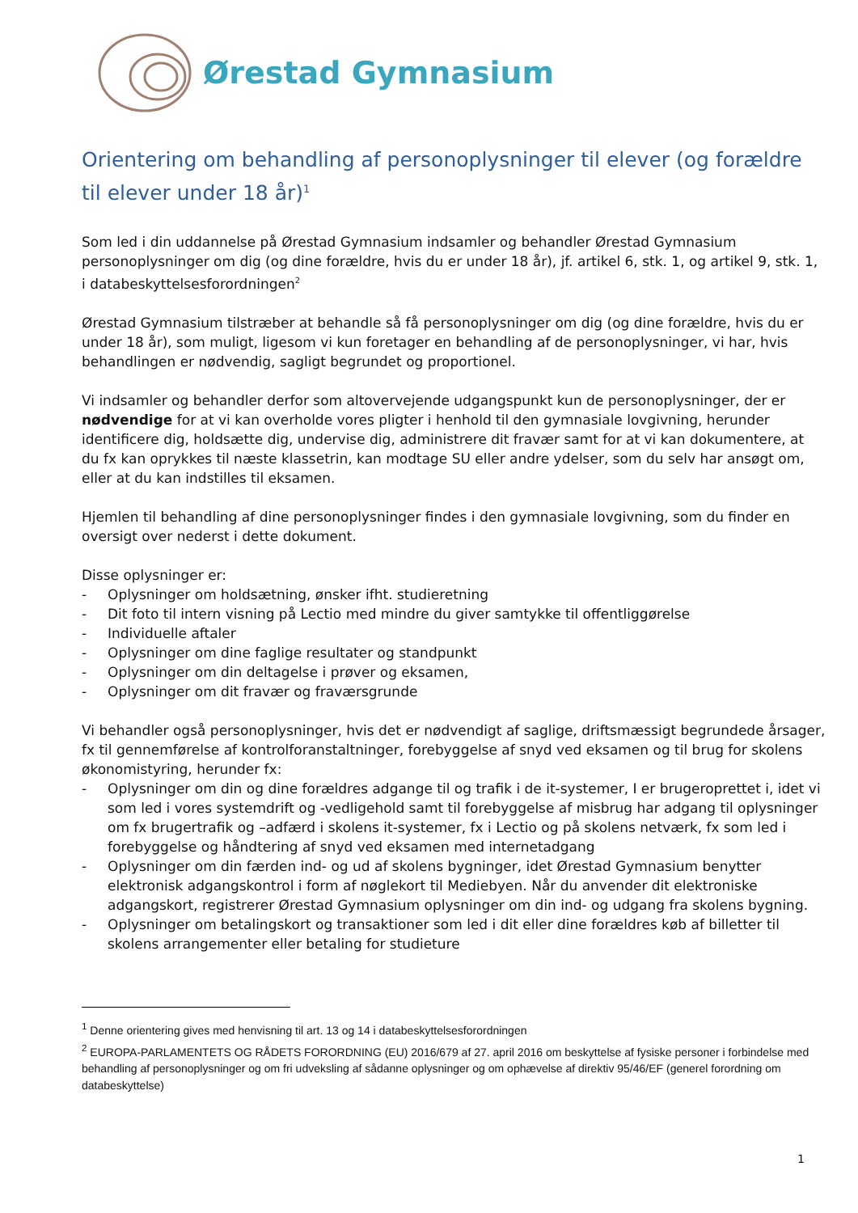Ørestad Gymnasium
Orientering om behandling af personoplysninger til elever (og forældre til elever under 18 år)<sup>1</sup>
Som led i din uddannelse på Ørestad Gymnasium indsamler og behandler Ørestad Gymnasium personoplysninger om dig (og dine forældre, hvis du er under 18 år), jf. artikel 6, stk. 1, og artikel 9, stk. 1, i databeskyttelsesforordningen<sup>2</sup>
Ørestad Gymnasium tilstræber at behandle så få personoplysninger om dig (og dine forældre, hvis du er under 18 år), som muligt, ligesom vi kun foretager en behandling af de personoplysninger, vi har, hvis behandlingen er nødvendig, sagligt begrundet og proportionel.
Vi indsamler og behandler derfor som altovervejende udgangspunkt kun de personoplysninger, der er nødvendige for at vi kan overholde vores pligter i henhold til den gymnasiale lovgivning, herunder identificere dig, holdsætte dig, undervise dig, administrere dit fravær samt for at vi kan dokumentere, at du fx kan oprykkes til næste klassetrin, kan modtage SU eller andre ydelser, som du selv har ansøgt om, eller at du kan indstilles til eksamen.
Hjemlen til behandling af dine personoplysninger findes i den gymnasiale lovgivning, som du finder en oversigt over nederst i dette dokument.
Disse oplysninger er:
- Oplysninger om holdsætning, ønsker ifht. studieretning
- Dit foto til intern visning på Lectio med mindre du giver samtykke til offentliggørelse
- Individuelle aftaler
- Oplysninger om dine faglige resultater og standpunkt
- Oplysninger om din deltagelse i prøver og eksamen,
- Oplysninger om dit fravær og fraværsgrunde
Vi behandler også personoplysninger, hvis det er nødvendigt af saglige, driftsmæssigt begrundede årsager, fx til gennemførelse af kontrolforanstaltninger, forebyggelse af snyd ved eksamen og til brug for skolens økonomistyring, herunder fx:
- Oplysninger om din og dine forældres adgange til og trafik i de it-systemer, I er brugeroprettet i, idet vi som led i vores systemdrift og -vedligehold samt til forebyggelse af misbrug har adgang til oplysninger om fx brugertrafik og –adfærd i skolens it-systemer, fx i Lectio og på skolens netværk, fx som led i forebyggelse og håndtering af snyd ved eksamen med internetadgang
- Oplysninger om din færden ind- og ud af skolens bygninger, idet Ørestad Gymnasium benytter elektronisk adgangskontrol i form af nøglekort til Mediebyen. Når du anvender dit elektroniske adgangskort, registrerer Ørestad Gymnasium oplysninger om din ind- og udgang fra skolens bygning.
- Oplysninger om betalingskort og transaktioner som led i dit eller dine forældres køb af billetter til skolens arrangementer eller betaling for studieture
<sup>1</sup> Denne orientering gives med henvisning til art. 13 og 14 i databeskyttelsesforordningen
<sup>2</sup> EUROPA-PARLAMENTETS OG RÅDETS FORORDNING (EU) 2016/679 af 27. april 2016 om beskyttelse af fysiske personer i forbindelse med behandling af personoplysninger og om fri udveksling af sådanne oplysninger og om ophævelse af direktiv 95/46/EF (generel forordning om databeskyttelse)
1